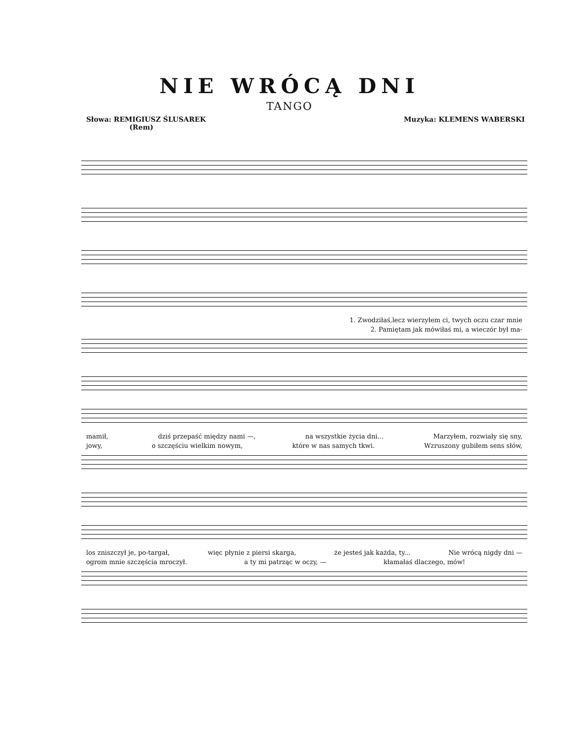NIE WRÓCĄ DNI
TANGO
Słowa: REMIGIUSZ ŚLUSAREK
(Rem)
Muzyka: KLEMENS WABERSKI
1. Zwodziłaś,lecz wierzyłem ci, twych oczu czar mnie
2. Pamiętam jak mówiłaś mi, a wieczór był ma-
mamił, dziś przepaść między nami —, na wszystkie życia dni... Marzyłem, rozwiały się sny,
jowy, o szczęściu wielkim nowym, które w nas samych tkwi. Wzruszony gubiłem sens słów,
los zniszczył je, po-targał, więc płynie z piersi skarga, że jesteś jak każda, ty... Nie wrócą nigdy dni —
ogrom mnie szczęścia mroczył. a ty mi patrząc w oczy, — kłamałaś dlaczego, mów!